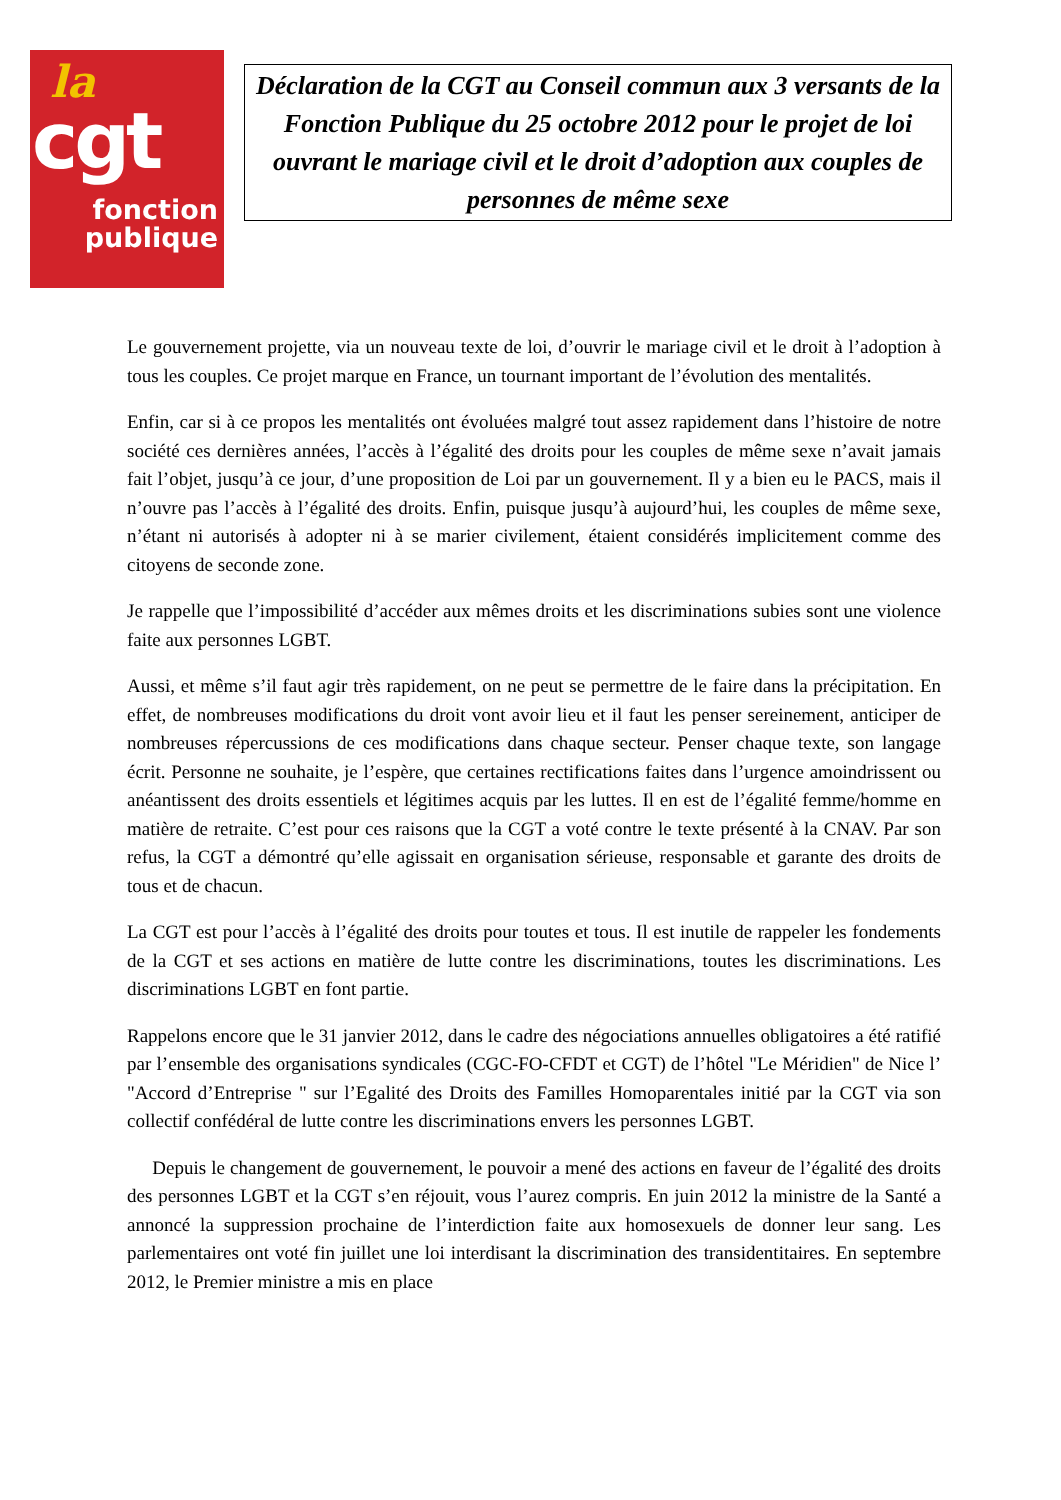la
cgt
fonction
publique
Déclaration de la CGT au Conseil commun aux 3 versants de la Fonction Publique du 25 octobre 2012 pour le projet de loi ouvrant le mariage civil et le droit d’adoption aux couples de personnes de même sexe
Le gouvernement projette, via un nouveau texte de loi, d’ouvrir le mariage civil et le droit à l’adoption à tous les couples. Ce projet marque en France, un tournant important de l’évolution des mentalités.
Enfin, car si à ce propos les mentalités ont évoluées malgré tout assez rapidement dans l’histoire de notre société ces dernières années, l’accès à l’égalité des droits pour les couples de même sexe n’avait jamais fait l’objet, jusqu’à ce jour, d’une proposition de Loi par un gouvernement. Il y a bien eu le PACS, mais il n’ouvre pas l’accès à l’égalité des droits. Enfin, puisque jusqu’à aujourd’hui, les couples de même sexe, n’étant ni autorisés à adopter ni à se marier civilement, étaient considérés implicitement comme des citoyens de seconde zone.
Je rappelle que l’impossibilité d’accéder aux mêmes droits et les discriminations subies sont une violence faite aux personnes LGBT.
Aussi, et même s’il faut agir très rapidement, on ne peut se permettre de le faire dans la précipitation. En effet, de nombreuses modifications du droit vont avoir lieu et il faut les penser sereinement, anticiper de nombreuses répercussions de ces modifications dans chaque secteur. Penser chaque texte, son langage écrit. Personne ne souhaite, je l’espère, que certaines rectifications faites dans l’urgence amoindrissent ou anéantissent des droits essentiels et légitimes acquis par les luttes. Il en est de l’égalité femme/homme en matière de retraite. C’est pour ces raisons que la CGT a voté contre le texte présenté à la CNAV. Par son refus, la CGT a démontré qu’elle agissait en organisation sérieuse, responsable et garante des droits de tous et de chacun.
La CGT est pour l’accès à l’égalité des droits pour toutes et tous. Il est inutile de rappeler les fondements de la CGT et ses actions en matière de lutte contre les discriminations, toutes les discriminations. Les discriminations LGBT en font partie.
Rappelons encore que le 31 janvier 2012, dans le cadre des négociations annuelles obligatoires a été ratifié par l’ensemble des organisations syndicales (CGC-FO-CFDT et CGT) de l’hôtel "Le Méridien" de Nice l’ "Accord d’Entreprise " sur l’Egalité des Droits des Familles Homoparentales initié par la CGT via son collectif confédéral de lutte contre les discriminations envers les personnes LGBT.
Depuis le changement de gouvernement, le pouvoir a mené des actions en faveur de l’égalité des droits des personnes LGBT et la CGT s’en réjouit, vous l’aurez compris. En juin 2012 la ministre de la Santé a annoncé la suppression prochaine de l’interdiction faite aux homosexuels de donner leur sang. Les parlementaires ont voté fin juillet une loi interdisant la discrimination des transidentitaires. En septembre 2012, le Premier ministre a mis en place